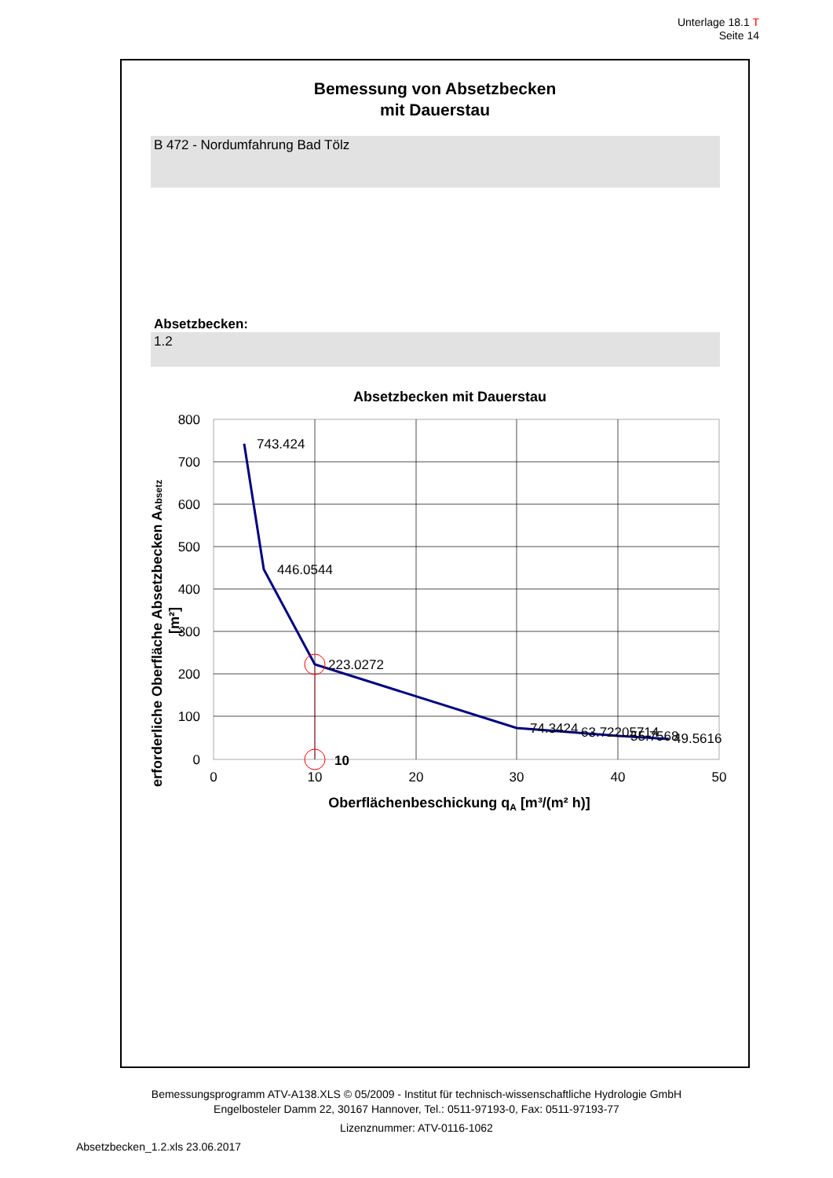Unterlage 18.1 T
Seite 14
Bemessung von Absetzbecken
mit Dauerstau
B 472 - Nordumfahrung Bad Tölz
Absetzbecken:
1.2
Absetzbecken mit Dauerstau
800
700
600
500
400
300
200
100
0
0
10
20
30
40
50
743.424
446.0544
223.0272
74.3424
63.72205714
55.7568
49.5616
10
Oberflächenbeschickung qA [m³/(m² h)]
erforderliche Oberfläche Absetzbecken AAbsetz
[m²]
Bemessungsprogramm ATV-A138.XLS © 05/2009 - Institut für technisch-wissenschaftliche Hydrologie GmbH
Engelbosteler Damm 22, 30167 Hannover, Tel.: 0511-97193-0, Fax: 0511-97193-77
Lizenznummer: ATV-0116-1062
Absetzbecken_1.2.xls 23.06.2017